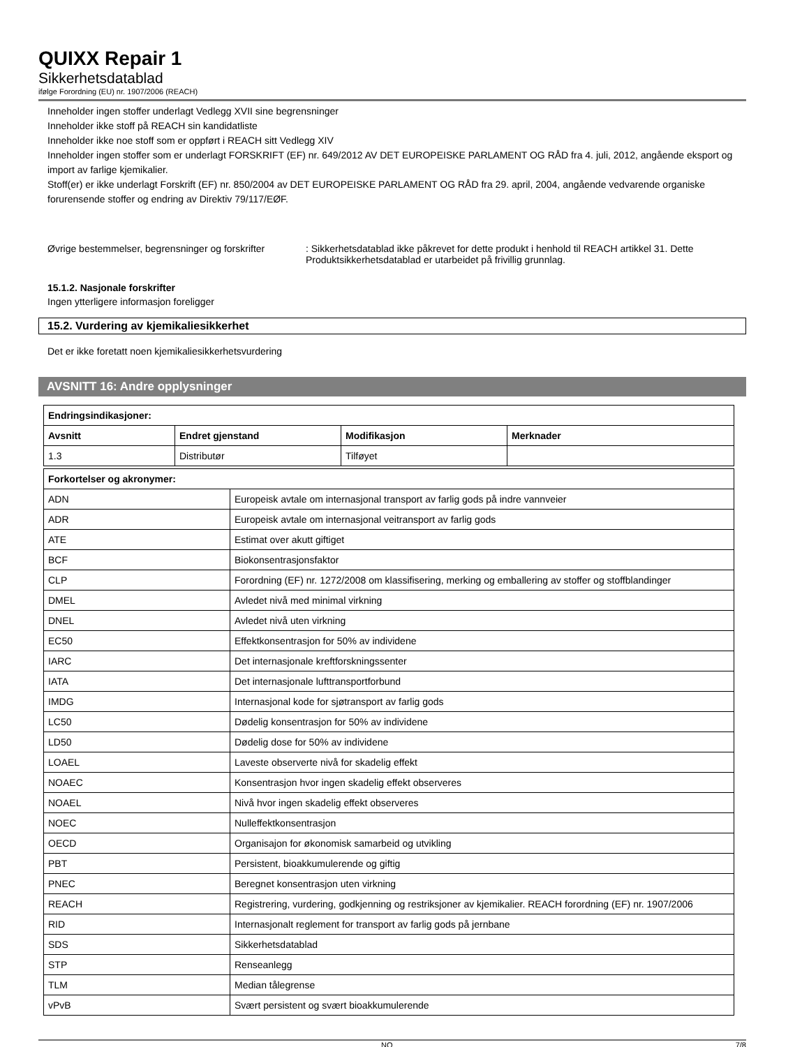QUIXX Repair 1
Sikkerhetsdatablad
ifølge Forordning (EU) nr. 1907/2006 (REACH)
Inneholder ingen stoffer underlagt Vedlegg XVII sine begrensninger
Inneholder ikke stoff på REACH sin kandidatliste
Inneholder ikke noe stoff som er oppført i REACH sitt Vedlegg XIV
Inneholder ingen stoffer som er underlagt FORSKRIFT (EF) nr. 649/2012 AV DET EUROPEISKE PARLAMENT OG RÅD fra 4. juli, 2012, angående eksport og import av farlige kjemikalier.
Stoff(er) er ikke underlagt Forskrift (EF) nr. 850/2004 av DET EUROPEISKE PARLAMENT OG RÅD fra 29. april, 2004, angående vedvarende organiske forurensende stoffer og endring av Direktiv 79/117/EØF.
Øvrige bestemmelser, begrensninger og forskrifter
: Sikkerhetsdatablad ikke påkrevet for dette produkt i henhold til REACH artikkel 31. Dette Produktsikkerhetsdatablad er utarbeidet på frivillig grunnlag.
15.1.2. Nasjonale forskrifter
Ingen ytterligere informasjon foreligger
15.2. Vurdering av kjemikaliesikkerhet
Det er ikke foretatt noen kjemikaliesikkerhetsvurdering
AVSNITT 16: Andre opplysninger
| Endringsindikasjoner: | | | |
| --- | --- | --- | --- |
| Avsnitt | Endret gjenstand | Modifikasjon | Merknader |
| 1.3 | Distributør | Tilføyet | |
| Forkortelser og akronymer: | |
| --- | --- |
| ADN | Europeisk avtale om internasjonal transport av farlig gods på indre vannveier |
| ADR | Europeisk avtale om internasjonal veitransport av farlig gods |
| ATE | Estimat over akutt giftiget |
| BCF | Biokonsentrasjonsfaktor |
| CLP | Forordning (EF) nr. 1272/2008 om klassifisering, merking og emballering av stoffer og stoffblandinger |
| DMEL | Avledet nivå med minimal virkning |
| DNEL | Avledet nivå uten virkning |
| EC50 | Effektkonsentrasjon for 50% av individene |
| IARC | Det internasjonale kreftforskningssenter |
| IATA | Det internasjonale lufttransportforbund |
| IMDG | Internasjonal kode for sjøtransport av farlig gods |
| LC50 | Dødelig konsentrasjon for 50% av individene |
| LD50 | Dødelig dose for 50% av individene |
| LOAEL | Laveste observerte nivå for skadelig effekt |
| NOAEC | Konsentrasjon hvor ingen skadelig effekt observeres |
| NOAEL | Nivå hvor ingen skadelig effekt observeres |
| NOEC | Nulleffektkonsentrasjon |
| OECD | Organisajon for økonomisk samarbeid og utvikling |
| PBT | Persistent, bioakkumulerende og giftig |
| PNEC | Beregnet konsentrasjon uten virkning |
| REACH | Registrering, vurdering, godkjenning og restriksjoner av kjemikalier. REACH forordning (EF) nr. 1907/2006 |
| RID | Internasjonalt reglement for transport av farlig gods på jernbane |
| SDS | Sikkerhetsdatablad |
| STP | Renseanlegg |
| TLM | Median tålegrense |
| vPvB | Svært persistent og svært bioakkumulerende |
NO 7/8